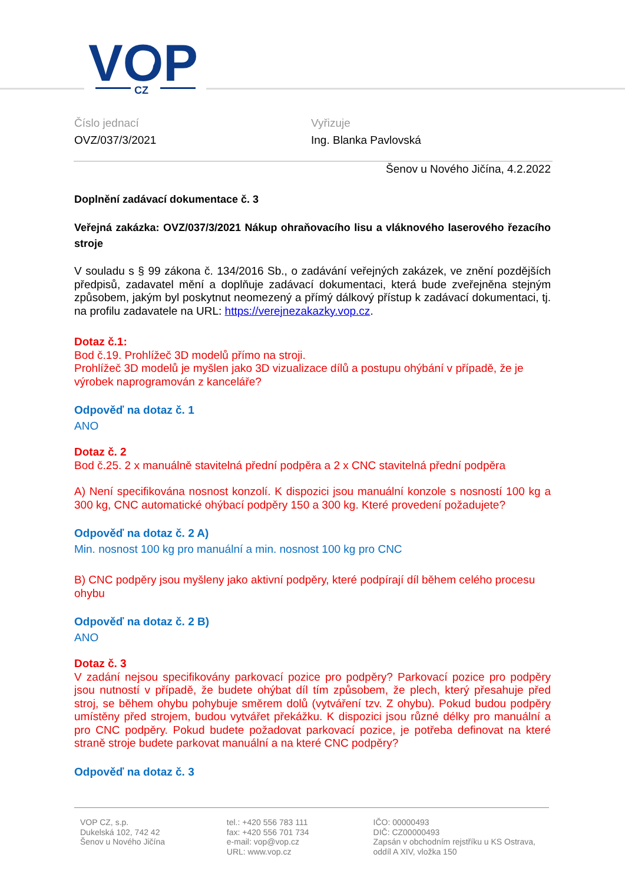VOP
CZ
Číslo jednací
OVZ/037/3/2021
Vyřizuje
Ing. Blanka Pavlovská
Šenov u Nového Jičína, 4.2.2022
Doplnění zadávací dokumentace č. 3
Veřejná zakázka: OVZ/037/3/2021 Nákup ohraňovacího lisu a vláknového laserového řezacího stroje
V souladu s § 99 zákona č. 134/2016 Sb., o zadávání veřejných zakázek, ve znění pozdějších předpisů, zadavatel mění a doplňuje zadávací dokumentaci, která bude zveřejněna stejným způsobem, jakým byl poskytnut neomezený a přímý dálkový přístup k zadávací dokumentaci, tj. na profilu zadavatele na URL: https://verejnezakazky.vop.cz.
Dotaz č.1:
Bod č.19. Prohlížeč 3D modelů přímo na stroji.
Prohlížeč 3D modelů je myšlen jako 3D vizualizace dílů a postupu ohýbání v případě, že je výrobek naprogramován z kanceláře?
Odpověď na dotaz č. 1
ANO
Dotaz č. 2
Bod č.25. 2 x manuálně stavitelná přední podpěra a 2 x CNC stavitelná přední podpěra
A) Není specifikována nosnost konzolí. K dispozici jsou manuální konzole s nosností 100 kg a 300 kg, CNC automatické ohýbací podpěry 150 a 300 kg. Které provedení požadujete?
Odpověď na dotaz č. 2 A)
Min. nosnost 100 kg pro manuální a min. nosnost 100 kg pro CNC
B) CNC podpěry jsou myšleny jako aktivní podpěry, které podpírají díl během celého procesu ohybu
Odpověď na dotaz č. 2 B)
ANO
Dotaz č. 3
V zadání nejsou specifikovány parkovací pozice pro podpěry? Parkovací pozice pro podpěry jsou nutností v případě, že budete ohýbat díl tím způsobem, že plech, který přesahuje před stroj, se během ohybu pohybuje směrem dolů (vytváření tzv. Z ohybu). Pokud budou podpěry umístěny před strojem, budou vytvářet překážku. K dispozici jsou různé délky pro manuální a pro CNC podpěry. Pokud budete požadovat parkovací pozice, je potřeba definovat na které straně stroje budete parkovat manuální a na které CNC podpěry?
Odpověď na dotaz č. 3
VOP CZ, s.p.
Dukelská 102, 742 42
Šenov u Nového Jičína
tel.: +420 556 783 111
fax: +420 556 701 734
e-mail: vop@vop.cz
URL: www.vop.cz
IČO: 00000493
DIČ: CZ00000493
Zapsán v obchodním rejstříku u KS Ostrava,
oddíl A XIV, vložka 150